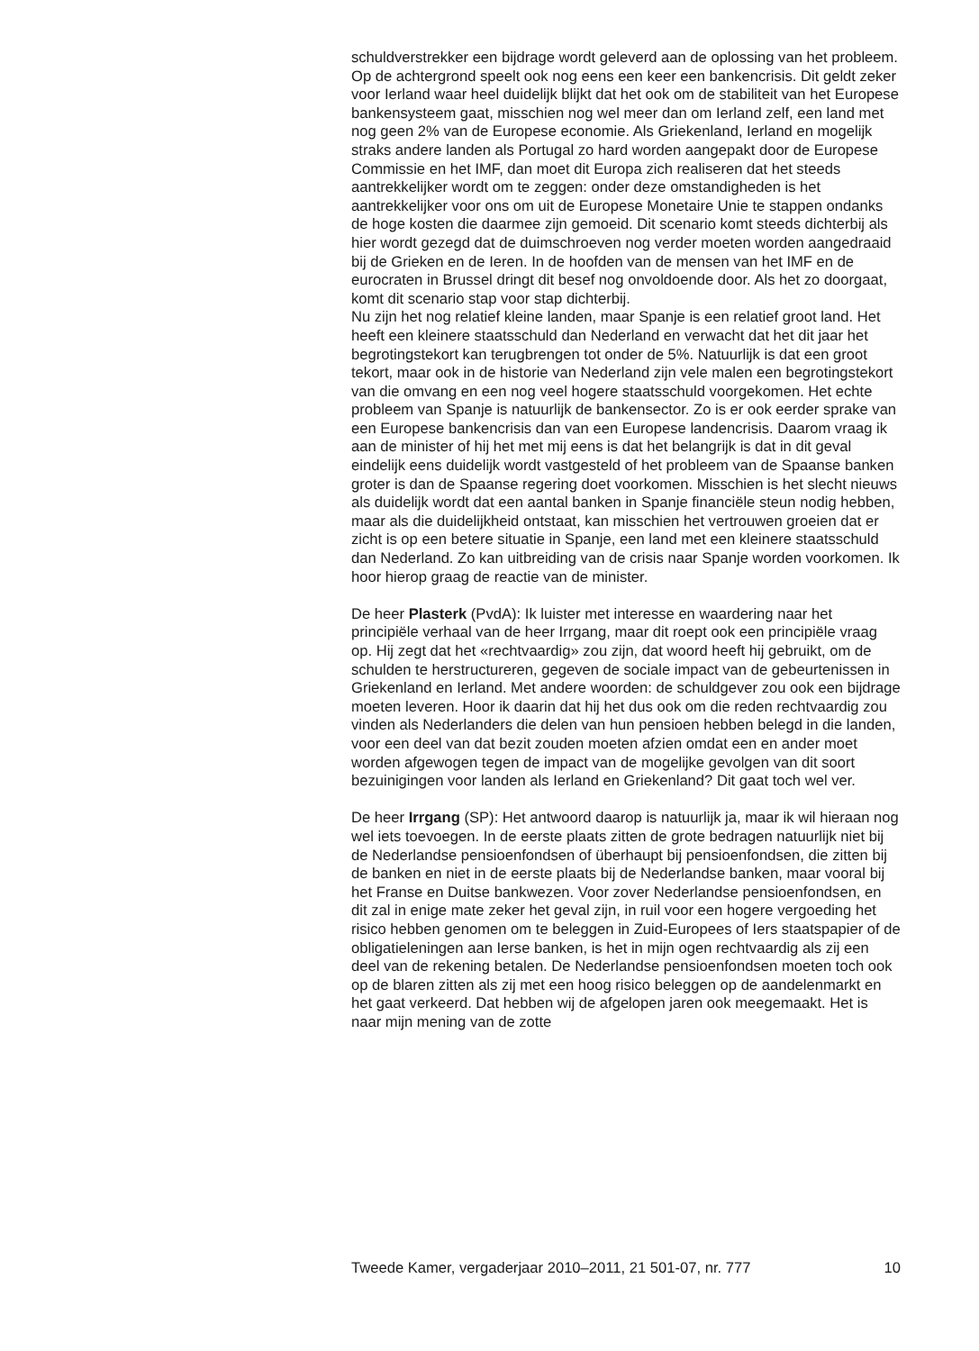schuldverstrekker een bijdrage wordt geleverd aan de oplossing van het probleem.
Op de achtergrond speelt ook nog eens een keer een bankencrisis. Dit geldt zeker voor Ierland waar heel duidelijk blijkt dat het ook om de stabiliteit van het Europese bankensysteem gaat, misschien nog wel meer dan om Ierland zelf, een land met nog geen 2% van de Europese economie. Als Griekenland, Ierland en mogelijk straks andere landen als Portugal zo hard worden aangepakt door de Europese Commissie en het IMF, dan moet dit Europa zich realiseren dat het steeds aantrekkelijker wordt om te zeggen: onder deze omstandigheden is het aantrekkelijker voor ons om uit de Europese Monetaire Unie te stappen ondanks de hoge kosten die daarmee zijn gemoeid. Dit scenario komt steeds dichterbij als hier wordt gezegd dat de duimschroeven nog verder moeten worden aangedraaid bij de Grieken en de Ieren. In de hoofden van de mensen van het IMF en de eurocraten in Brussel dringt dit besef nog onvoldoende door. Als het zo doorgaat, komt dit scenario stap voor stap dichterbij.
Nu zijn het nog relatief kleine landen, maar Spanje is een relatief groot land. Het heeft een kleinere staatsschuld dan Nederland en verwacht dat het dit jaar het begrotingstekort kan terugbrengen tot onder de 5%. Natuurlijk is dat een groot tekort, maar ook in de historie van Nederland zijn vele malen een begrotingstekort van die omvang en een nog veel hogere staatsschuld voorgekomen. Het echte probleem van Spanje is natuurlijk de bankensector. Zo is er ook eerder sprake van een Europese bankencrisis dan van een Europese landencrisis. Daarom vraag ik aan de minister of hij het met mij eens is dat het belangrijk is dat in dit geval eindelijk eens duidelijk wordt vastgesteld of het probleem van de Spaanse banken groter is dan de Spaanse regering doet voorkomen. Misschien is het slecht nieuws als duidelijk wordt dat een aantal banken in Spanje financiële steun nodig hebben, maar als die duidelijkheid ontstaat, kan misschien het vertrouwen groeien dat er zicht is op een betere situatie in Spanje, een land met een kleinere staatsschuld dan Nederland. Zo kan uitbreiding van de crisis naar Spanje worden voorkomen. Ik hoor hierop graag de reactie van de minister.
De heer Plasterk (PvdA): Ik luister met interesse en waardering naar het principiële verhaal van de heer Irrgang, maar dit roept ook een principiële vraag op. Hij zegt dat het «rechtvaardig» zou zijn, dat woord heeft hij gebruikt, om de schulden te herstructureren, gegeven de sociale impact van de gebeurtenissen in Griekenland en Ierland. Met andere woorden: de schuldgever zou ook een bijdrage moeten leveren. Hoor ik daarin dat hij het dus ook om die reden rechtvaardig zou vinden als Nederlanders die delen van hun pensioen hebben belegd in die landen, voor een deel van dat bezit zouden moeten afzien omdat een en ander moet worden afgewogen tegen de impact van de mogelijke gevolgen van dit soort bezuinigingen voor landen als Ierland en Griekenland? Dit gaat toch wel ver.
De heer Irrgang (SP): Het antwoord daarop is natuurlijk ja, maar ik wil hieraan nog wel iets toevoegen. In de eerste plaats zitten de grote bedragen natuurlijk niet bij de Nederlandse pensioenfondsen of überhaupt bij pensioenfondsen, die zitten bij de banken en niet in de eerste plaats bij de Nederlandse banken, maar vooral bij het Franse en Duitse bankwezen. Voor zover Nederlandse pensioenfondsen, en dit zal in enige mate zeker het geval zijn, in ruil voor een hogere vergoeding het risico hebben genomen om te beleggen in Zuid-Europees of Iers staatspapier of de obligatieleningen aan Ierse banken, is het in mijn ogen rechtvaardig als zij een deel van de rekening betalen. De Nederlandse pensioenfondsen moeten toch ook op de blaren zitten als zij met een hoog risico beleggen op de aandelenmarkt en het gaat verkeerd. Dat hebben wij de afgelopen jaren ook meegemaakt. Het is naar mijn mening van de zotte
Tweede Kamer, vergaderjaar 2010–2011, 21 501-07, nr. 777 10